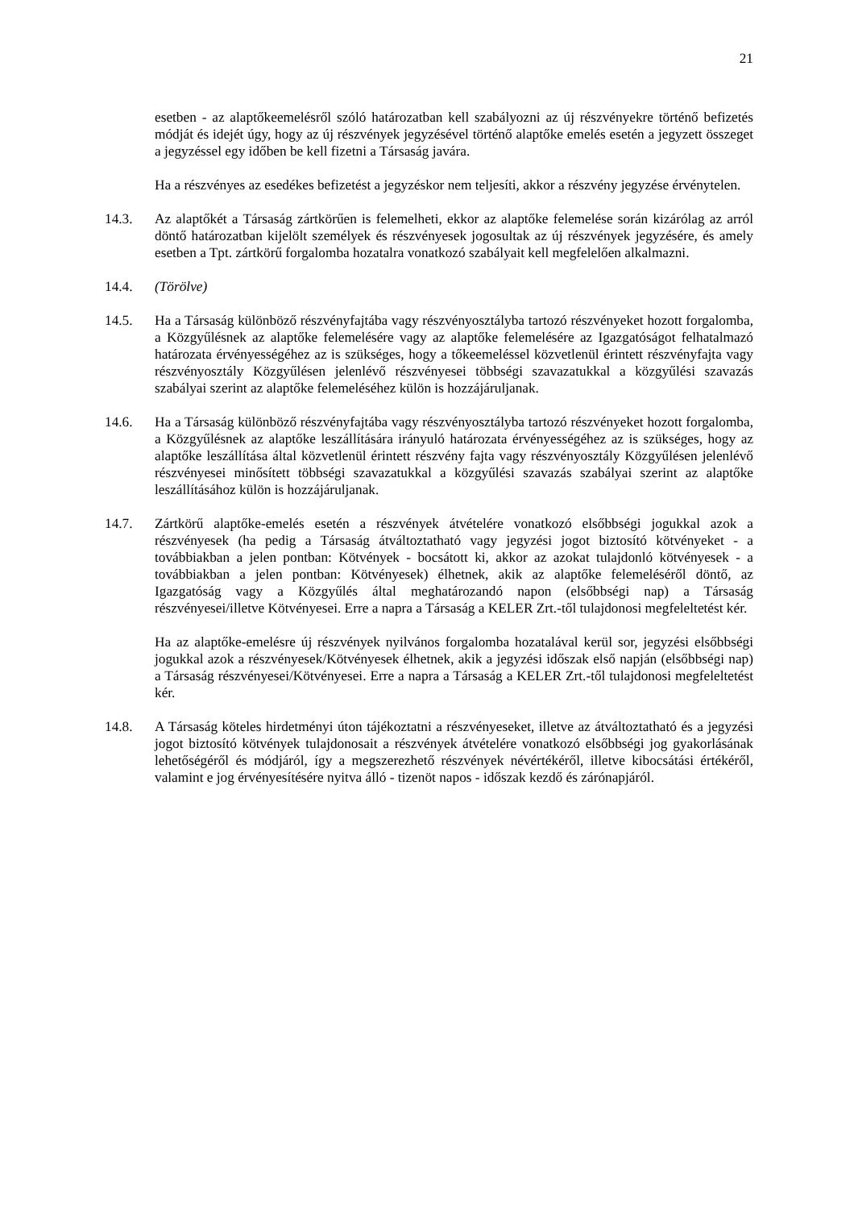21
esetben - az alaptőkeemelésről szóló határozatban kell szabályozni az új részvényekre történő befizetés módját és idejét úgy, hogy az új részvények jegyzésével történő alaptőke emelés esetén a jegyzett összeget a jegyzéssel egy időben be kell fizetni a Társaság javára.
Ha a részvényes az esedékes befizetést a jegyzéskor nem teljesíti, akkor a részvény jegyzése érvénytelen.
14.3. Az alaptőkét a Társaság zártkörűen is felemelheti, ekkor az alaptőke felemelése során kizárólag az arról döntő határozatban kijelölt személyek és részvényesek jogosultak az új részvények jegyzésére, és amely esetben a Tpt. zártkörű forgalomba hozatalra vonatkozó szabályait kell megfelelően alkalmazni.
14.4. (Törölve)
14.5. Ha a Társaság különböző részvényfajtába vagy részvényosztályba tartozó részvényeket hozott forgalomba, a Közgyűlésnek az alaptőke felemelésére vagy az alaptőke felemelésére az Igazgatóságot felhatalmazó határozata érvényességéhez az is szükséges, hogy a tőkeemeléssel közvetlenül érintett részvényfajta vagy részvényosztály Közgyűlésen jelenlévő részvényesei többségi szavazatukkal a közgyűlési szavazás szabályai szerint az alaptőke felemeléséhez külön is hozzájáruljanak.
14.6. Ha a Társaság különböző részvényfajtába vagy részvényosztályba tartozó részvényeket hozott forgalomba, a Közgyűlésnek az alaptőke leszállítására irányuló határozata érvényességéhez az is szükséges, hogy az alaptőke leszállítása által közvetlenül érintett részvény fajta vagy részvényosztály Közgyűlésen jelenlévő részvényesei minősített többségi szavazatukkal a közgyűlési szavazás szabályai szerint az alaptőke leszállításához külön is hozzájáruljanak.
14.7. Zártkörű alaptőke-emelés esetén a részvények átvételére vonatkozó elsőbbségi jogukkal azok a részvényesek (ha pedig a Társaság átváltoztatható vagy jegyzési jogot biztosító kötvényeket - a továbbiakban a jelen pontban: Kötvények - bocsátott ki, akkor az azokat tulajdonló kötvényesek - a továbbiakban a jelen pontban: Kötvényesek) élhetnek, akik az alaptőke felemeléséről döntő, az Igazgatóság vagy a Közgyűlés által meghatározandó napon (elsőbbségi nap) a Társaság részvényesei/illetve Kötvényesei. Erre a napra a Társaság a KELER Zrt.-től tulajdonosi megfeleltetést kér.
Ha az alaptőke-emelésre új részvények nyilvános forgalomba hozatalával kerül sor, jegyzési elsőbbségi jogukkal azok a részvényesek/Kötvényesek élhetnek, akik a jegyzési időszak első napján (elsőbbségi nap) a Társaság részvényesei/Kötvényesei. Erre a napra a Társaság a KELER Zrt.-től tulajdonosi megfeleltetést kér.
14.8. A Társaság köteles hirdetményi úton tájékoztatni a részvényeseket, illetve az átváltoztatható és a jegyzési jogot biztosító kötvények tulajdonosait a részvények átvételére vonatkozó elsőbbségi jog gyakorlásának lehetőségéről és módjáról, így a megszerezhető részvények névértékéről, illetve kibocsátási értékéről, valamint e jog érvényesítésére nyitva álló - tizenöt napos - időszak kezdő és zárónapjáról.